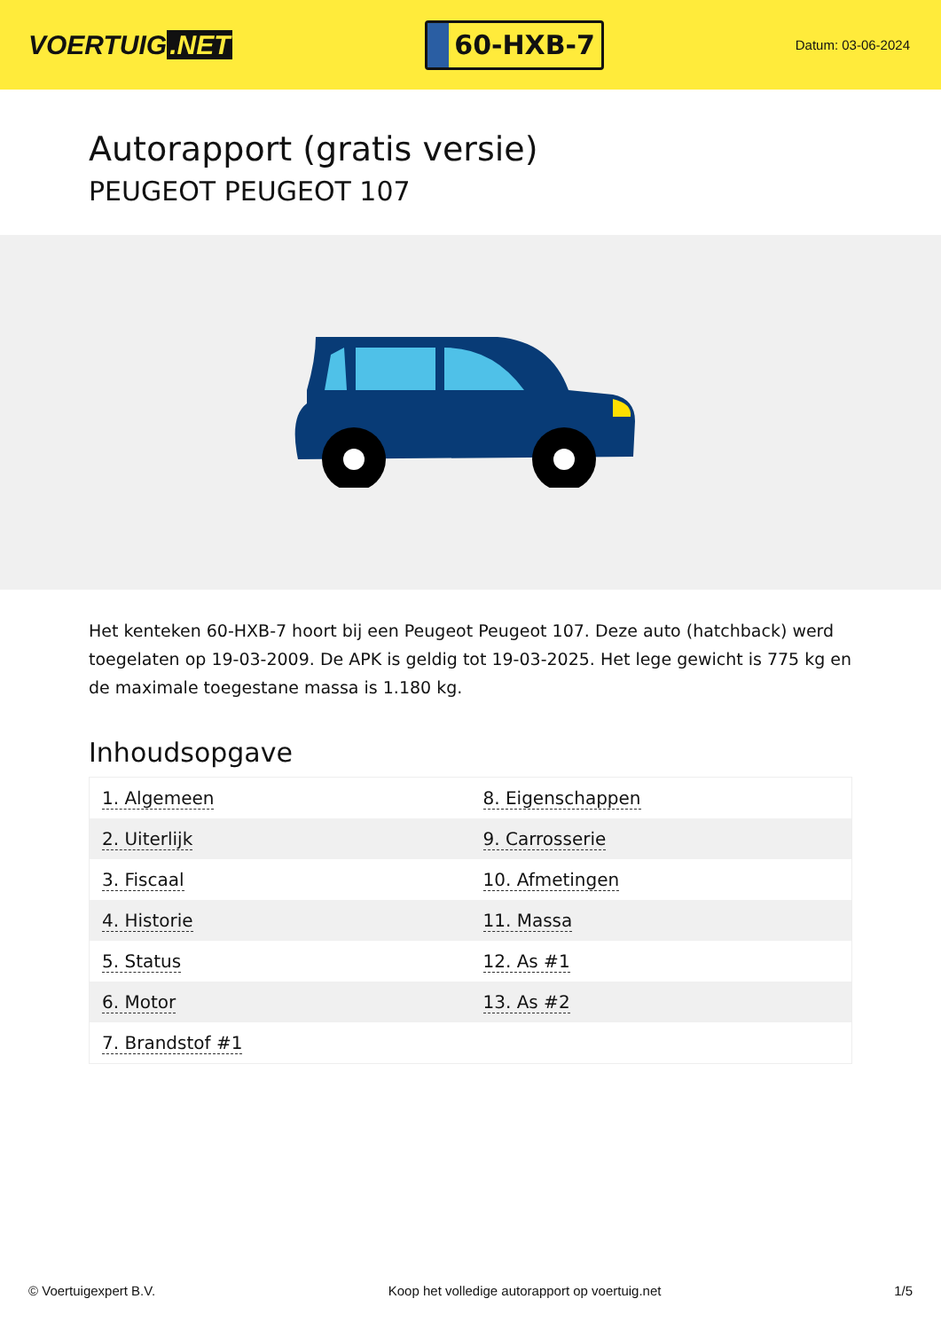VOERTUIG.NET
60-HXB-7
Datum: 03-06-2024
Autorapport (gratis versie)
PEUGEOT PEUGEOT 107
Het kenteken 60-HXB-7 hoort bij een Peugeot Peugeot 107. Deze auto (hatchback) werd toegelaten op 19-03-2009. De APK is geldig tot 19-03-2025. Het lege gewicht is 775 kg en de maximale toegestane massa is 1.180 kg.
Inhoudsopgave
| 1. Algemeen | 8. Eigenschappen |
| 2. Uiterlijk | 9. Carrosserie |
| 3. Fiscaal | 10. Afmetingen |
| 4. Historie | 11. Massa |
| 5. Status | 12. As #1 |
| 6. Motor | 13. As #2 |
| 7. Brandstof #1 | |
© Voertuigexpert B.V. Koop het volledige autorapport op voertuig.net 1/5